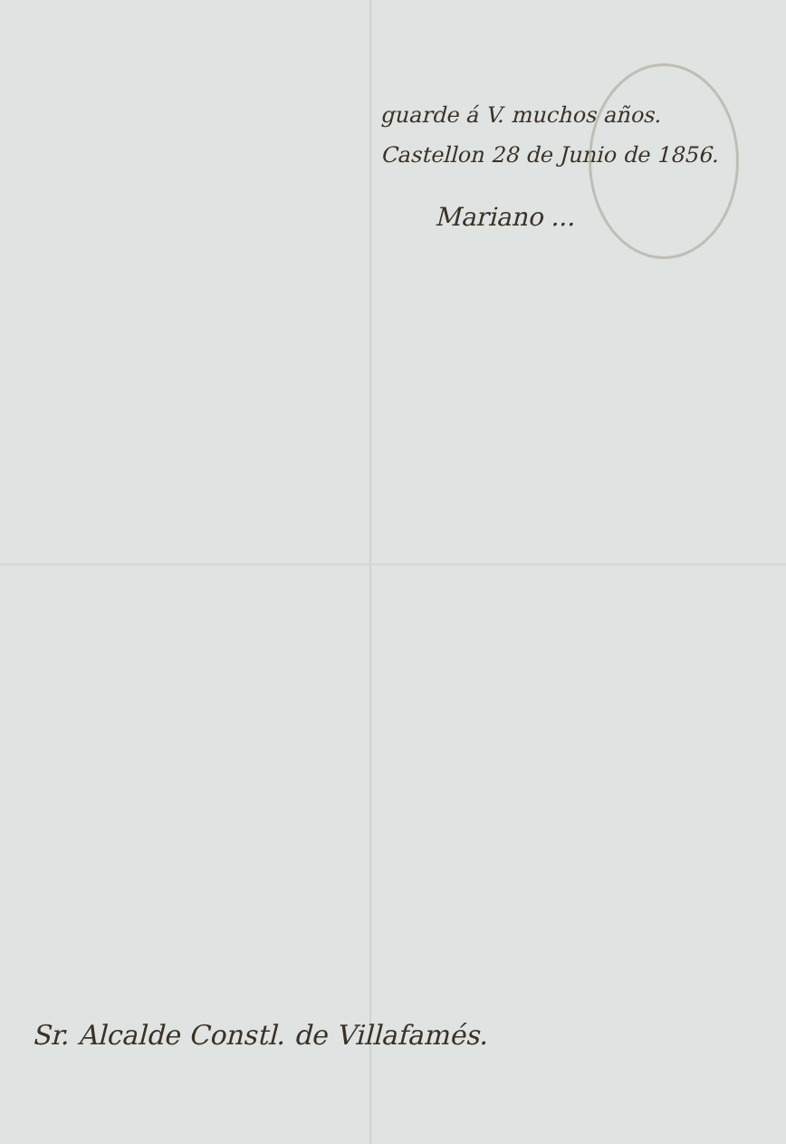guarde á V. muchos años.
Castellon 28 de Junio de 1856.
Mariano ...
Sr. Alcalde Constl. de Villafamés.